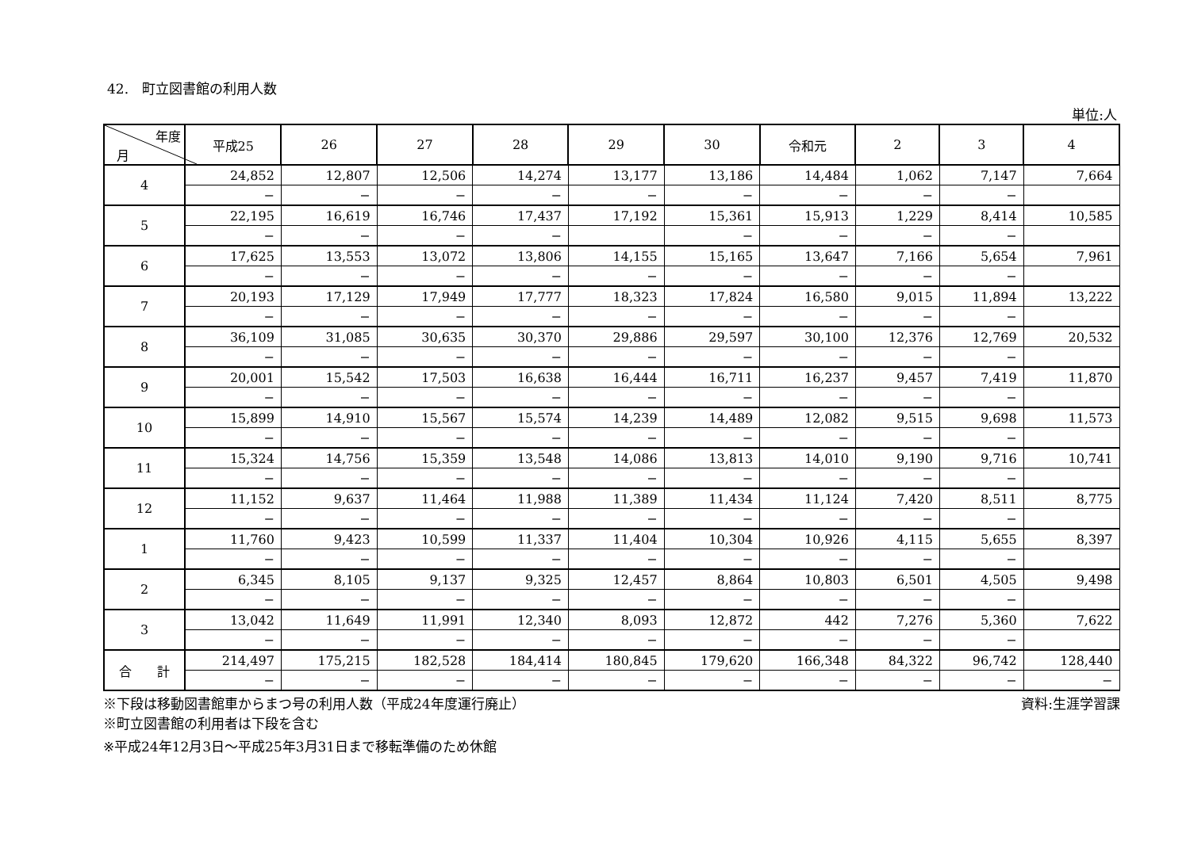42.　町立図書館の利用人数
単位:人
| 年度 月 | 平成25 | 26 | 27 | 28 | 29 | 30 | 令和元 | 2 | 3 | 4 |
| --- | --- | --- | --- | --- | --- | --- | --- | --- | --- | --- |
| 4 | 24,852 | 12,807 | 12,506 | 14,274 | 13,177 | 13,186 | 14,484 | 1,062 | 7,147 | 7,664 |
| | − | − | − | − | − | − | − | − | − | |
| 5 | 22,195 | 16,619 | 16,746 | 17,437 | 17,192 | 15,361 | 15,913 | 1,229 | 8,414 | 10,585 |
| | − | − | − | − | | − | − | − | − | |
| 6 | 17,625 | 13,553 | 13,072 | 13,806 | 14,155 | 15,165 | 13,647 | 7,166 | 5,654 | 7,961 |
| | − | − | − | − | − | − | − | − | − | |
| 7 | 20,193 | 17,129 | 17,949 | 17,777 | 18,323 | 17,824 | 16,580 | 9,015 | 11,894 | 13,222 |
| | − | − | − | − | − | − | − | − | − | |
| 8 | 36,109 | 31,085 | 30,635 | 30,370 | 29,886 | 29,597 | 30,100 | 12,376 | 12,769 | 20,532 |
| | − | − | − | − | − | − | − | − | − | |
| 9 | 20,001 | 15,542 | 17,503 | 16,638 | 16,444 | 16,711 | 16,237 | 9,457 | 7,419 | 11,870 |
| | − | − | − | − | − | − | − | − | − | |
| 10 | 15,899 | 14,910 | 15,567 | 15,574 | 14,239 | 14,489 | 12,082 | 9,515 | 9,698 | 11,573 |
| | − | − | − | − | − | − | − | − | − | |
| 11 | 15,324 | 14,756 | 15,359 | 13,548 | 14,086 | 13,813 | 14,010 | 9,190 | 9,716 | 10,741 |
| | − | − | − | − | − | − | − | − | − | |
| 12 | 11,152 | 9,637 | 11,464 | 11,988 | 11,389 | 11,434 | 11,124 | 7,420 | 8,511 | 8,775 |
| | − | − | − | − | − | − | − | − | − | |
| 1 | 11,760 | 9,423 | 10,599 | 11,337 | 11,404 | 10,304 | 10,926 | 4,115 | 5,655 | 8,397 |
| | − | − | − | − | − | − | − | − | − | |
| 2 | 6,345 | 8,105 | 9,137 | 9,325 | 12,457 | 8,864 | 10,803 | 6,501 | 4,505 | 9,498 |
| | − | − | − | − | − | − | − | − | − | |
| 3 | 13,042 | 11,649 | 11,991 | 12,340 | 8,093 | 12,872 | 442 | 7,276 | 5,360 | 7,622 |
| | − | − | − | − | − | − | − | − | − | |
| 合 計 | 214,497 | 175,215 | 182,528 | 184,414 | 180,845 | 179,620 | 166,348 | 84,322 | 96,742 | 128,440 |
| | − | − | − | − | − | − | − | − | − | − |
※下段は移動図書館車からまつ号の利用人数（平成24年度運行廃止） 資料:生涯学習課
※町立図書館の利用者は下段を含む
※平成24年12月3日～平成25年3月31日まで移転準備のため休館